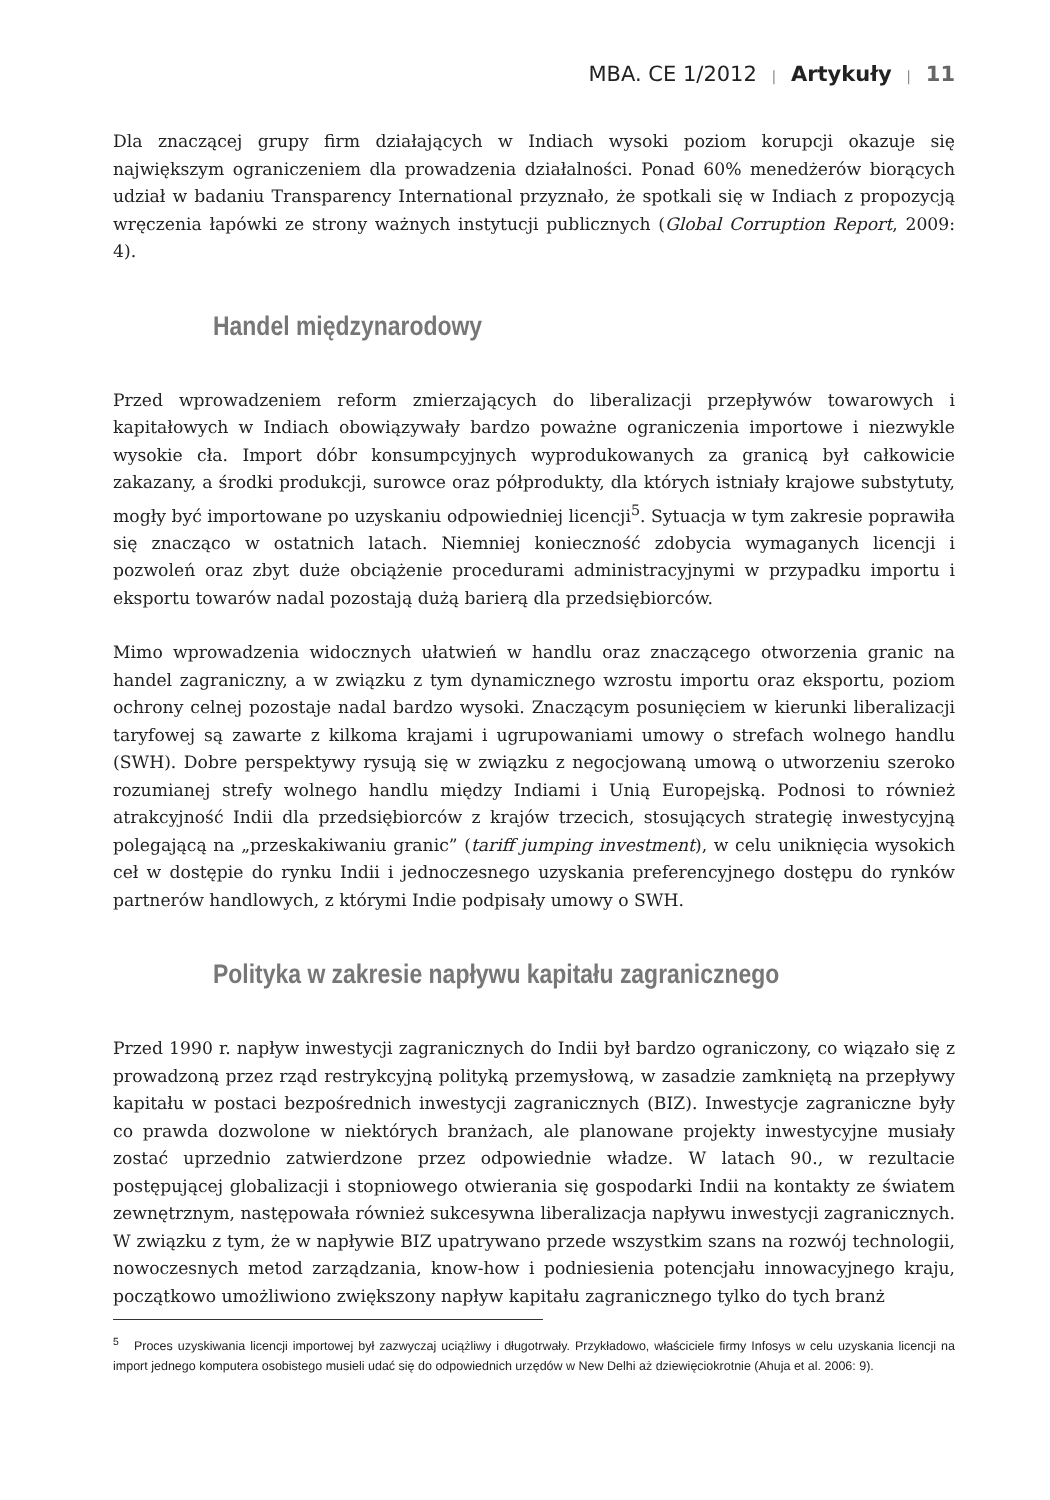MBA. CE 1/2012 | Artykuły | 11
Dla znaczącej grupy firm działających w Indiach wysoki poziom korupcji okazuje się największym ograniczeniem dla prowadzenia działalności. Ponad 60% menedżerów biorących udział w badaniu Transparency International przyznało, że spotkali się w Indiach z propozycją wręczenia łapówki ze strony ważnych instytucji publicznych (Global Corruption Report, 2009: 4).
Handel międzynarodowy
Przed wprowadzeniem reform zmierzających do liberalizacji przepływów towarowych i kapitałowych w Indiach obowiązywały bardzo poważne ograniczenia importowe i niezwykle wysokie cła. Import dóbr konsumpcyjnych wyprodukowanych za granicą był całkowicie zakazany, a środki produkcji, surowce oraz półprodukty, dla których istniały krajowe substytuty, mogły być importowane po uzyskaniu odpowiedniej licencji<sup>5</sup>. Sytuacja w tym zakresie poprawiła się znacząco w ostatnich latach. Niemniej konieczność zdobycia wymaganych licencji i pozwoleń oraz zbyt duże obciążenie procedurami administracyjnymi w przypadku importu i eksportu towarów nadal pozostają dużą barierą dla przedsiębiorców.
Mimo wprowadzenia widocznych ułatwień w handlu oraz znaczącego otworzenia granic na handel zagraniczny, a w związku z tym dynamicznego wzrostu importu oraz eksportu, poziom ochrony celnej pozostaje nadal bardzo wysoki. Znaczącym posunięciem w kierunki liberalizacji taryfowej są zawarte z kilkoma krajami i ugrupowaniami umowy o strefach wolnego handlu (SWH). Dobre perspektywy rysują się w związku z negocjowaną umową o utworzeniu szeroko rozumianej strefy wolnego handlu między Indiami i Unią Europejską. Podnosi to również atrakcyjność Indii dla przedsiębiorców z krajów trzecich, stosujących strategię inwestycyjną polegającą na „przeskakiwaniu granic” (tariff jumping investment), w celu uniknięcia wysokich ceł w dostępie do rynku Indii i jednoczesnego uzyskania preferencyjnego dostępu do rynków partnerów handlowych, z którymi Indie podpisały umowy o SWH.
Polityka w zakresie napływu kapitału zagranicznego
Przed 1990 r. napływ inwestycji zagranicznych do Indii był bardzo ograniczony, co wiązało się z prowadzoną przez rząd restrykcyjną polityką przemysłową, w zasadzie zamkniętą na przepływy kapitału w postaci bezpośrednich inwestycji zagranicznych (BIZ). Inwestycje zagraniczne były co prawda dozwolone w niektórych branżach, ale planowane projekty inwestycyjne musiały zostać uprzednio zatwierdzone przez odpowiednie władze. W latach 90., w rezultacie postępującej globalizacji i stopniowego otwierania się gospodarki Indii na kontakty ze światem zewnętrznym, następowała również sukcesywna liberalizacja napływu inwestycji zagranicznych. W związku z tym, że w napływie BIZ upatrywano przede wszystkim szans na rozwój technologii, nowoczesnych metod zarządzania, know-how i podniesienia potencjału innowacyjnego kraju, początkowo umożliwiono zwiększony napływ kapitału zagranicznego tylko do tych branż
<sup>5</sup> Proces uzyskiwania licencji importowej był zazwyczaj uciążliwy i długotrwały. Przykładowo, właściciele firmy Infosys w celu uzyskania licencji na import jednego komputera osobistego musieli udać się do odpowiednich urzędów w New Delhi aż dziewięciokrotnie (Ahuja et al. 2006: 9).